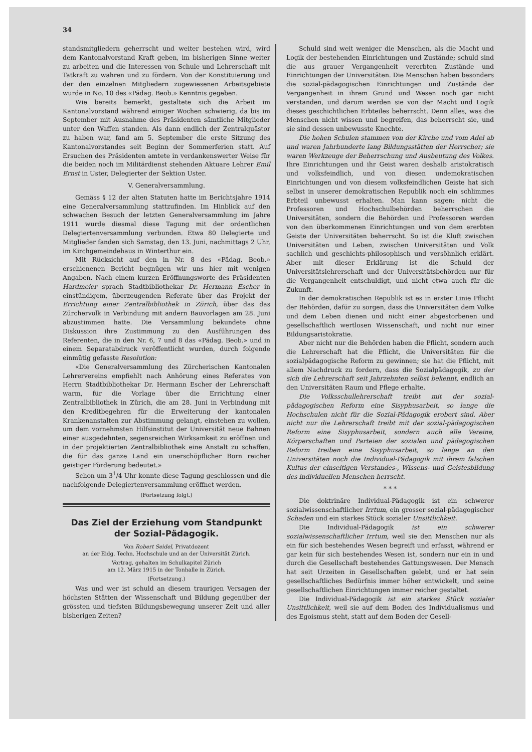34
standsmitgliedern geherrscht und weiter bestehen wird, wird dem Kantonalvorstand Kraft geben, im bisherigen Sinne weiter zu arbeiten und die Interessen von Schule und Lehrerschaft mit Tatkraft zu wahren und zu fördern. Von der Konstituierung und der den einzelnen Mitgliedern zugewiesenen Arbeitsgebiete wurde in No. 10 des «Pädag. Beob.» Kenntnis gegeben.
Wie bereits bemerkt, gestaltete sich die Arbeit im Kantonalvorstand während einiger Wochen schwierig, da bis im September mit Ausnahme des Präsidenten sämtliche Mitglieder unter den Waffen standen. Als dann endlich der Zentralquästor zu haben war, fand am 5. September die erste Sitzung des Kantonalvorstandes seit Beginn der Sommerferien statt. Auf Ersuchen des Präsidenten amtete in verdankenswerter Weise für die beiden noch im Militärdienst stehenden Aktuare Lehrer Emil Ernst in Uster, Delegierter der Sektion Uster.
V. Generalversammlung.
Gemäss § 12 der alten Statuten hatte im Berichtsjahre 1914 eine Generalversammlung stattzufinden. Im Hinblick auf den schwachen Besuch der letzten Generalversammlung im Jahre 1911 wurde diesmal diese Tagung mit der ordentlichen Delegiertenversammlung verbunden. Etwa 80 Delegierte und Mitglieder fanden sich Samstag, den 13. Juni, nachmittags 2 Uhr, im Kirchgemeindehaus in Winterthur ein.
Mit Rücksicht auf den in Nr. 8 des «Pädag. Beob.» erschienenen Bericht begnügen wir uns hier mit wenigen Angaben. Nach einem kurzen Eröffnungsworte des Präsidenten Hardmeier sprach Stadtbibliothekar Dr. Hermann Escher in einstündigem, überzeugenden Referate über das Projekt der Errichtung einer Zentralbibliothek in Zürich, über das das Zürchervolk in Verbindung mit andern Bauvorlagen am 28. Juni abzustimmen hatte. Die Versammlung bekundete ohne Diskussion ihre Zustimmung zu den Ausführungen des Referenten, die in den Nr. 6, 7 und 8 das «Pädag. Beob.» und in einem Separatabdruck veröffentlicht wurden, durch folgende einmütig gefasste Resolution:
«Die Generalversammlung des Zürcherischen Kantonalen Lehrervereins empfiehlt nach Anhörung eines Referates von Herrn Stadtbibliothekar Dr. Hermann Escher der Lehrerschaft warm, für die Vorlage über die Errichtung einer Zentralbibliothek in Zürich, die am 28. Juni in Verbindung mit den Kreditbegehren für die Erweiterung der kantonalen Krankenanstalten zur Abstimmung gelangt, einstehen zu wollen, um dem vornehmsten Hilfsinstitut der Universität neue Bahnen einer ausgedehnten, segensreichen Wirksamkeit zu eröffnen und in der projektierten Zentralbibliothek eine Anstalt zu schaffen, die für das ganze Land ein unerschöpflicher Born reicher geistiger Förderung bedeutet.»
Schon um 3<sup>1</sup>/4 Uhr konnte diese Tagung geschlossen und die nachfolgende Delegiertenversammlung eröffnet werden.
(Fortsetzung folgt.)
Das Ziel der Erziehung vom Standpunkt der Sozial-Pädagogik.
Von Robert Seidel, Privatdozent
an der Eidg. Techn. Hochschule und an der Universität Zürich.
Vortrag, gehalten im Schulkapitel Zürich
am 12. März 1915 in der Tonhalle in Zürich.
(Fortsetzung.)
Was und wer ist schuld an diesem traurigen Versagen der höchsten Stätten der Wissenschaft und Bildung gegenüber der grössten und tiefsten Bildungsbewegung unserer Zeit und aller bisherigen Zeiten?
Schuld sind weit weniger die Menschen, als die Macht und Logik der bestehenden Einrichtungen und Zustände; schuld sind die aus grauer Vergangenheit vererbten Zustände und Einrichtungen der Universitäten. Die Menschen haben besonders die sozial-pädagogischen Einrichtungen und Zustände der Vergangenheit in ihrem Grund und Wesen noch gar nicht verstanden, und darum werden sie von der Macht und Logik dieses geschichtlichen Erbteiles beherrscht. Denn alles, was die Menschen nicht wissen und begreifen, das beherrscht sie, und sie sind dessen unbewusste Knechte.
Die hohen Schulen stammen von der Kirche und vom Adel ab und waren Jahrhunderte lang Bildungsstätten der Herrscher; sie waren Werkzeuge der Beherrschung und Ausbeutung des Volkes. Ihre Einrichtungen und ihr Geist waren deshalb aristokratisch und volksfeindlich, und von diesen undemokratischen Einrichtungen und von diesem volksfeindlichen Geiste hat sich selbst in unserer demokratischen Republik noch ein schlimmes Erbteil unbewusst erhalten. Man kann sagen: nicht die Professoren und Hochschulbehörden beherrschen die Universitäten, sondern die Behörden und Professoren werden von den überkommenen Einrichtungen und von dem ererbten Geiste der Universitäten beherrscht. So ist die Kluft zwischen Universitäten und Leben, zwischen Universitäten und Volk sachlich und geschichts-philosophisch und versöhnlich erklärt. Aber mit dieser Erklärung ist die Schuld der Universitätslehrerschaft und der Universitätsbehörden nur für die Vergangenheit entschuldigt, und nicht etwa auch für die Zukunft.
In der demokratischen Republik ist es in erster Linie Pflicht der Behörden, dafür zu sorgen, dass die Universitäten dem Volke und dem Leben dienen und nicht einer abgestorbenen und gesellschaftlich wertlosen Wissenschaft, und nicht nur einer Bildungsaristokratie.
Aber nicht nur die Behörden haben die Pflicht, sondern auch die Lehrerschaft hat die Pflicht, die Universitäten für die sozialpädagogische Reform zu gewinnen; sie hat die Pflicht, mit allem Nachdruck zu fordern, dass die Sozialpädagogik, zu der sich die Lehrerschaft seit Jahrzehnten selbst bekennt, endlich an den Universitäten Raum und Pflege erhalte.
Die Volksschullehrerschaft treibt mit der sozial-pädagogischen Reform eine Sisyphusarbeit, so lange die Hochschulen nicht für die Sozial-Pädagogik erobert sind. Aber nicht nur die Lehrerschaft treibt mit der sozial-pädagogischen Reform eine Sisyphusarbeit, sondern auch alle Vereine, Körperschaften und Parteien der sozialen und pädagogischen Reform treiben eine Sisyphusarbeit, so lange an den Universitäten noch die Individual-Pädagogik mit ihrem falschen Kultus der einseitigen Verstandes-, Wissens- und Geistesbildung des individuellen Menschen herrscht.
* * *
Die doktrinäre Individual-Pädagogik ist ein schwerer sozialwissenschaftlicher Irrtum, ein grosser sozial-pädagogischer Schaden und ein starkes Stück sozialer Unsittlichkeit.
Die Individual-Pädagogik ist ein schwerer sozialwissenschaftlicher Irrtum, weil sie den Menschen nur als ein für sich bestehendes Wesen begreift und erfasst, während er gar kein für sich bestehendes Wesen ist, sondern nur ein in und durch die Gesellschaft bestehendes Gattungswesen. Der Mensch hat seit Urzeiten in Gesellschaften gelebt, und er hat sein gesellschaftliches Bedürfnis immer höher entwickelt, und seine gesellschaftlichen Einrichtungen immer reicher gestaltet.
Die Individual-Pädagogik ist ein starkes Stück sozialer Unsittlichkeit, weil sie auf dem Boden des Individualismus und des Egoismus steht, statt auf dem Boden der Gesell-